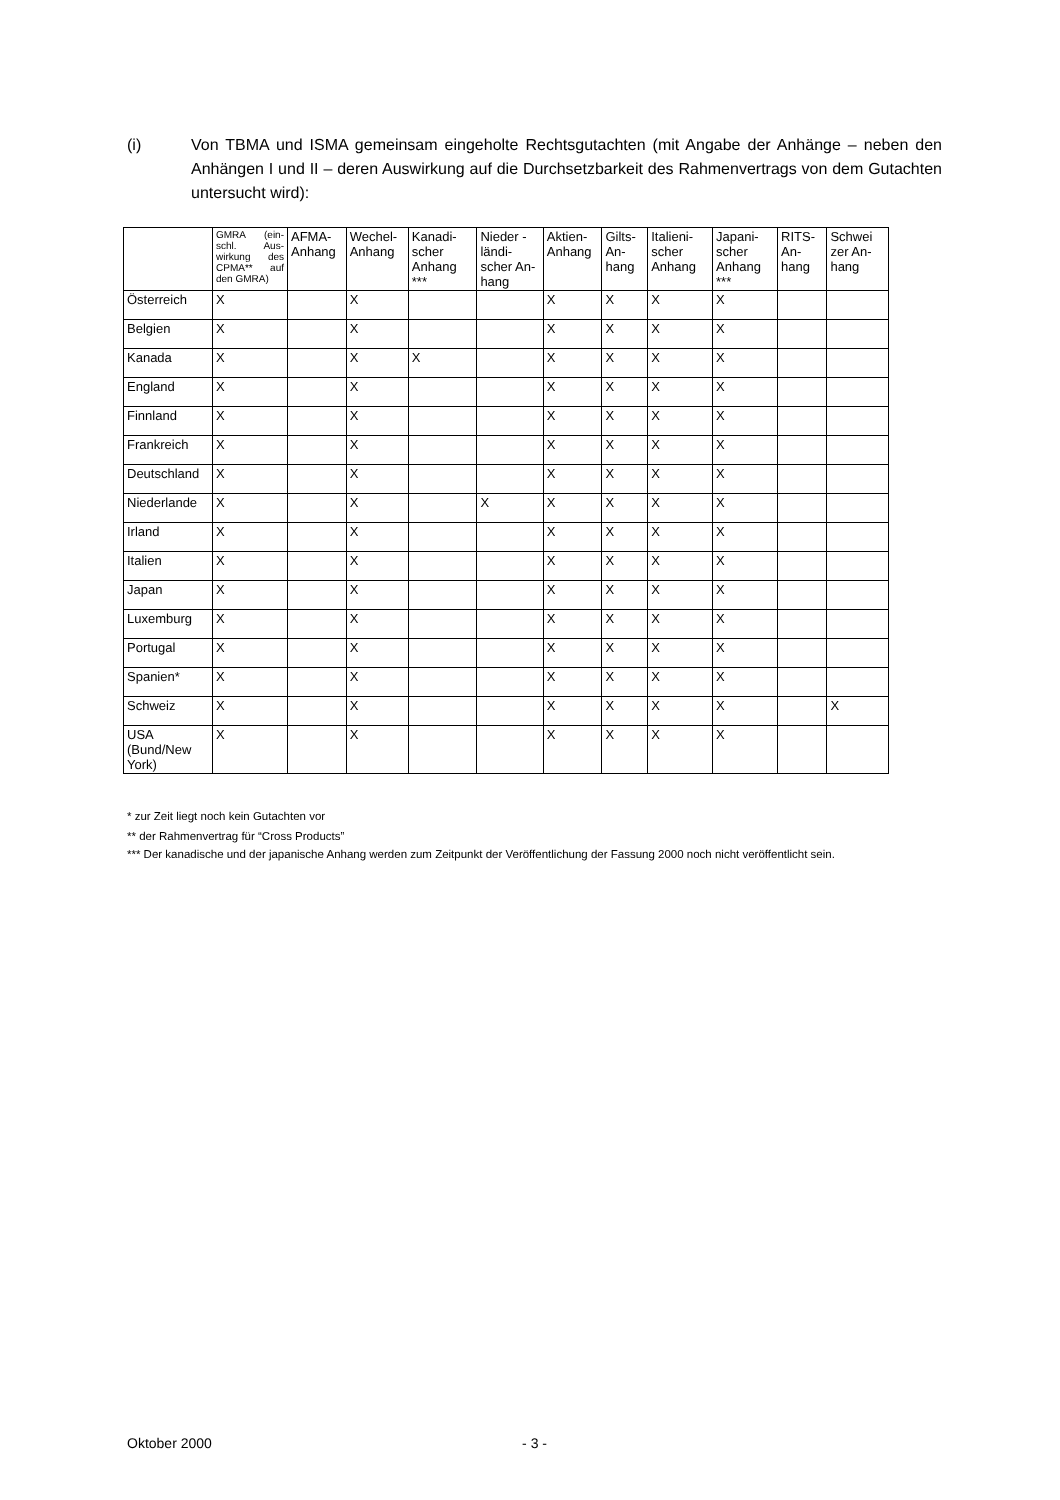(i) Von TBMA und ISMA gemeinsam eingeholte Rechtsgutachten (mit Angabe der Anhänge – neben den Anhängen I und II – deren Auswirkung auf die Durchsetzbarkeit des Rahmenvertrags von dem Gutachten untersucht wird):
| | GMRA (ein-schl. Aus-wirkung des CPMA** auf den GMRA) | AFMA-Anhang | Wechel-Anhang | Kanadi-scher Anhang *** | Nieder -ländi-scher An-hang | Aktien-Anhang | Gilts-An-hang | Italieni-scher Anhang | Japani-scher Anhang *** | RITS-An-hang | Schwei zer An-hang |
| --- | --- | --- | --- | --- | --- | --- | --- | --- | --- | --- | --- |
| Österreich | X | | X | | | X | X | X | X | | |
| Belgien | X | | X | | | X | X | X | X | | |
| Kanada | X | | X | X | | X | X | X | X | | |
| England | X | | X | | | X | X | X | X | | |
| Finnland | X | | X | | | X | X | X | X | | |
| Frankreich | X | | X | | | X | X | X | X | | |
| Deutschland | X | | X | | | X | X | X | X | | |
| Niederlande | X | | X | | X | X | X | X | X | | |
| Irland | X | | X | | | X | X | X | X | | |
| Italien | X | | X | | | X | X | X | X | | |
| Japan | X | | X | | | X | X | X | X | | |
| Luxemburg | X | | X | | | X | X | X | X | | |
| Portugal | X | | X | | | X | X | X | X | | |
| Spanien* | X | | X | | | X | X | X | X | | |
| Schweiz | X | | X | | | X | X | X | X | | X |
| USA (Bund/New York) | X | | X | | | X | X | X | X | | |
* zur Zeit liegt noch kein Gutachten vor
** der Rahmenvertrag für “Cross Products”
*** Der kanadische und der japanische Anhang werden zum Zeitpunkt der Veröffentlichung der Fassung 2000 noch nicht veröffentlicht sein.
Oktober 2000 - 3 -